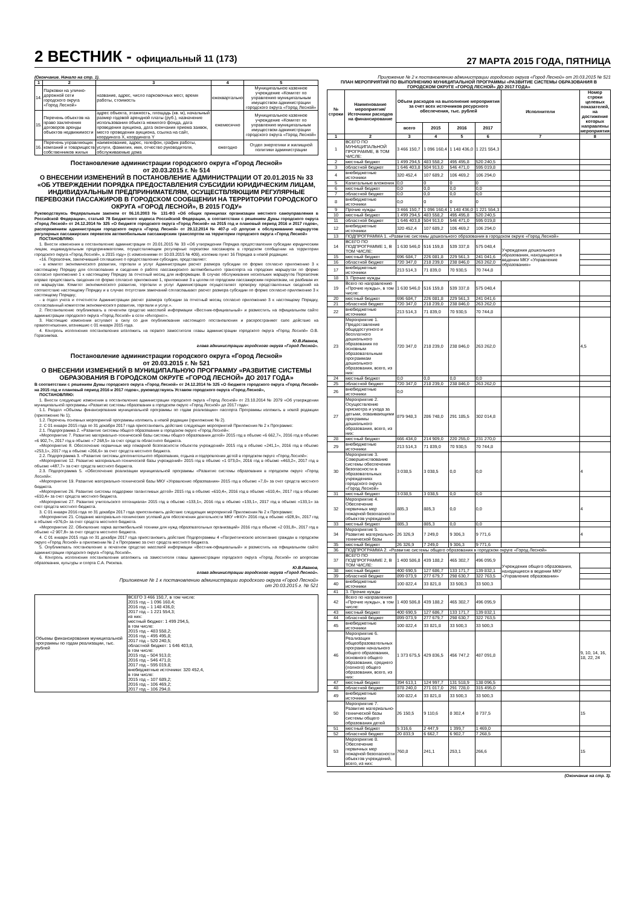2 ВЕСТНИК - официальный 11 (173)
27 МАРТА 2015 ГОДА, ПЯТНИЦА
(Окончание. Начало на стр. 1).
| 1 | 2 | 3 | 4 | 5 |
| --- | --- | --- | --- | --- |
| 14. | Парковки на улично-дорожной сети городского округа «Город Лесной» | название, адрес, число парковочных мест, время работы, стоимость | ежеквартально | Муниципальное казенное учреждение «Комитет по управлению муниципальным имуществом администрации городского округа «Город Лесной» |
| 15. | Перечень объектов на право заключения договоров аренды объектов недвижимости | адрес объекта, этажность, площадь (кв. м), начальный размер годовой арендной платы (руб.), назначение использования объекта нежилого фонда, дата проведения аукциона, дата окончания приема заявок, место проведения аукциона, ссылка на сайт, координата X, координата Y | ежемесячно | Муниципальное казенное учреждение «Комитет по управлению муниципальным имуществом администрации городского округа «Город Лесной» |
| 16. | Перечень управляющих компаний и товариществ собственников жилья | наименование, адрес, телефон, график работы, услуги, фамилия, имя, отчество руководителя, обслуживаемые дома | ежегодно | Отдел энергетики и жилищной политики администрации |
Постановление администрации городского округа «Город Лесной»
от 20.03.2015 г. № 514
О ВНЕСЕНИИ ИЗМЕНЕНИЙ В ПОСТАНОВЛЕНИЕ АДМИНИСТРАЦИИ ОТ 20.01.2015 № 33 «ОБ УТВЕРЖДЕНИИ ПОРЯДКА ПРЕДОСТАВЛЕНИЯ СУБСИДИИ ЮРИДИЧЕСКИМ ЛИЦАМ, ИНДИВИДУАЛЬНЫМ ПРЕДПРИНИМАТЕЛЯМ, ОСУЩЕСТВЛЯЮЩИМ РЕГУЛЯРНЫЕ ПЕРЕВОЗКИ ПАССАЖИРОВ В ГОРОДСКОМ СООБЩЕНИИ НА ТЕРРИТОРИИ ГОРОДСКОГО ОКРУГА «ГОРОД ЛЕСНОЙ», В 2015 ГОДУ»
Руководствуясь Федеральным законом от 06.10.2003 № 131-ФЗ «Об общих принципах организации местного самоуправления в Российской Федерации», статьей 78 Бюджетного кодекса Российской Федерации, в соответствии с решением Думы городского округа «Город Лесной» от 24.12.2014 № 325 «О бюджете городского округа «Город Лесной» на 2015 год и плановый период 2016 и 2017 годов», распоряжением администрации городского округа «Город Лесной» от 29.12.2014 № 407-р «О допуске к обслуживанию маршрутов регулярных пассажирских перевозок автомобильным пассажирским транспортом на территории городского округа «Город Лесной»
ПОСТАНОВЛЯЮ:
1. Внести изменения в постановление администрации от 20.01.2015 № 33 «Об утверждении Порядка предоставления субсидии юридическим лицам, индивидуальным предпринимателям, осуществляющим регулярные перевозки пассажиров в городском сообщении на территории городского округа «Город Лесной», в 2015 году» (с изменениями от 10.03.2015 № 409), изложив пункт 16 Порядка в новой редакции:
«16. Перевозчик, заключивший соглашение о предоставлении субсидии, представляет:
- в комитет экономического развития, торговли и услуг Администрации расчет размера субсидии по форме согласно приложению 3 к настоящему Порядку для согласования и сведения о работе пассажирского автомобильного транспорта на городских маршрутах по форме согласно приложению 1 к настоящему Порядку за отчетный месяц для информации. В случае обслуживания нескольких маршрутов Перевозчик вправе предоставить сведения по форме согласно приложению 1, приложению 3 в целом по городским пассажирским перевозкам, не разбивая их по маршрутам. Комитет экономического развития, торговли и услуг Администрации осуществляет проверку представленных сведений на соответствие настоящему Порядку и в случае отсутствия замечаний согласовывает расчет размера субсидии по форме согласно приложению 3 к настоящему Порядку;
- в отдел учета и отчетности Администрации расчет размера субсидии за отчетный месяц согласно приложению 3 к настоящему Порядку, согласованный комитетом экономического развития, торговли и услуг.».
2. Постановление опубликовать в печатном средстве массовой информации «Вестник-официальный» и разместить на официальном сайте администрации городского округа «Город Лесной» в сети «Интернет».
3. Настоящие изменения вступают в силу со дня опубликования настоящего постановления и распространяют свое действие на правоотношения, возникшие с 01 января 2015 года.
4. Контроль исполнения постановления возложить на первого заместителя главы администрации городского округа «Город Лесной» О.В. Герасимова.
Ю.В.Иванов,
глава администрации городского округа «Город Лесной».
Постановление администрации городского округа «Город Лесной»
от 20.03.2015 г. № 521
О ВНЕСЕНИИ ИЗМЕНЕНИЙ В МУНИЦИПАЛЬНУЮ ПРОГРАММУ «РАЗВИТИЕ СИСТЕМЫ ОБРАЗОВАНИЯ В ГОРОДСКОМ ОКРУГЕ «ГОРОД ЛЕСНОЙ» ДО 2017 ГОДА»
В соответствии с решением Думы городского округа «Город Лесной» от 24.12.2014 № 325 «О бюджете городского округа «Город Лесной» на 2015 год и плановый период 2016 и 2017 годов», руководствуясь Уставом городского округа «Город Лесной»,
ПОСТАНОВЛЯЮ:
1. Внести следующие изменения в постановление администрации городского округа «Город Лесной» от 23.10.2014 № 2079 «Об утверждении муниципальной программы «Развитие системы образования в городском округе «Город Лесной» до 2017 года»:
1.1. Раздел «Объемы финансирования муниципальной программы по годам реализации» паспорта Программы изложить в новой редакции (приложение № 1);
1.2. Перечень основных мероприятий программы изложить в новой редакции (приложение № 2).
2. С 01 января 2015 года по 31 декабря 2017 года приостановить действие следующих мероприятий Приложения № 2 к Программе:
2.1. Подпрограмма 2. «Развитие системы общего образования в городском округе «Город Лесной»:
«Мероприятие 7. Развитие материально-технической базы системы общего образования детей» 2015 год в объеме «6 662,7», 2016 год в объеме «6 902,7», 2017 год в объеме «7 268,5» за счет средств областного бюджета.
«Мероприятие 8. Обеспечение первичных мер пожарной безопасности объектов учреждений» 2015 год в объеме «241,1», 2016 год в объеме «253,1», 2017 год в объеме «266,6» за счет средств местного бюджета.
2.2. Подпрограмма 3. «Развитие системы дополнительного образования, отдыха и оздоровления детей в городском округе «Город Лесной»:
«Мероприятие 12. Развитие материально-технической базы учреждений» 2015 год в объеме «1 073,0», 2016 год в объеме «463,2», 2017 год в объеме «487,7» за счет средств местного бюджета.
2.3. Подпрограмма 5. «Обеспечение реализации муниципальной программы «Развитие системы образования в городском округе «Город Лесной»:
«Мероприятие 19. Развитие материально-технической базы МКУ «Управление образования» 2015 год в объеме «7,0» за счет средств местного бюджета.
«Мероприятие 26. Развитие системы поддержки талантливых детей» 2015 год в объеме «610,4», 2016 год в объеме «610,4», 2017 год в объеме «610,4» за счет средств местного бюджета.
«Мероприятие 27. Развитие учительского потенциала» 2015 год в объеме «133,1», 2016 год в объеме «133,1», 2017 год в объеме «133,1» за счет средств местного бюджета.
3. С 01 января 2016 года по 31 декабря 2017 года приостановить действие следующих мероприятий Приложения № 2 к Программе:
«Мероприятие 21. Создание материально-технических условий для обеспечения деятельности МКУ «ФХУ» 2016 год в объеме «928,9», 2017 год в объеме «976,0» за счет средств местного бюджета.
«Мероприятие 22. Обновление парка автомобильной техники для нужд образовательных организаций» 2016 год в объеме «2 031,8», 2017 год в объеме «2 907,8» за счет средств местного бюджета.
4. С 01 января 2015 года по 31 декабря 2017 года приостановить действие Подпрограммы 4 «Патриотическое воспитание граждан в городском округе «Город Лесной» в приложении № 2 к Программе за счет средств местного бюджета.
5. Опубликовать постановление в печатном средстве массовой информации «Вестник-официальный» и разместить на официальном сайте администрации городского округа «Город Лесной».
6. Контроль исполнения постановления возложить на заместителя главы администрации городского округа «Город Лесной» по вопросам образования, культуры и спорта С.А. Ряскова.
Ю.В.Иванов,
глава администрации городского округа «Город Лесной».
Приложение № 1 к постановлению администрации городского округа «Город Лесной»
от 20.03.2015 г. № 521
| Объемы финансирования муниципальной программы по годам реализации, тыс. рублей | ВСЕГО 3 466 150,7, в том числе: 2015 год – 1 096 160,4; 2016 год – 1 148 436,0; 2017 год – 1 221 554,3; из них: местный бюджет: 1 499 294,5, в том числе: 2015 год – 483 558,2; 2016 год – 495 495,8; 2017 год – 520 240,5; областной бюджет: 1 646 403,8, в том числе: 2015 год – 504 913,0; 2016 год – 546 471,0; 2017 год – 595 019,8; внебюджетные источники: 320 452,4, в том числе: 2015 год – 107 689,2; 2016 год – 106 469,2; 2017 год – 106 294,0. |
Приложение № 2 к постановлению администрации городского округа «Город Лесной» от 20.03.2015 № 521
ПЛАН МЕРОПРИЯТИЙ ПО ВЫПОЛНЕНИЮ МУНИЦИПАЛЬНОЙ ПРОГРАММЫ «РАЗВИТИЕ СИСТЕМЫ ОБРАЗОВАНИЯ В ГОРОДСКОМ ОКРУГЕ «ГОРОД ЛЕСНОЙ» ДО 2017 ГОДА»
| № строки | Наименование мероприятия/ Источники расходов на финансирование | Объем расходов на выполнение мероприятия за счет всех источников ресурсного обеспечения, тыс. рублей | | | | Исполнители | Номер строки целевых показателей, на достижение которых направлены мероприятия |
| --- | --- | --- | --- | --- | --- | --- | --- |
| | | всего | 2015 | 2016 | 2017 | | |
| 1 | 2 | 3 | 4 | 5 | 6 | 7 | 8 |
| 1 | ВСЕГО ПО МУНИЦИПАЛЬНОЙ ПРОГРАММЕ, В ТОМ ЧИСЛЕ: | 3 466 150,7 | 1 096 160,4 | 1 148 436,0 | 1 221 554,3 | | |
| 2 | местный бюджет | 1 499 294,5 | 483 558,2 | 495 495,8 | 520 240,5 | | |
| 3 | областной бюджет | 1 646 403,8 | 504 913,0 | 546 471,0 | 595 019,8 | | |
| 4 | внебюджетные источники | 320 452,4 | 107 689,2 | 106 469,2 | 106 294,0 | | |
| 5 | Капитальные вложения | 0,0 | 0 | 0 | 0 | | |
| 6 | местный бюджет | 0,0 | 0,0 | 0,0 | 0,0 | | |
| 7 | областной бюджет | 0,0 | 0,0 | 0,0 | 0,0 | | |
| 8 | внебюджетные источники | 0,0 | 0 | 0 | 0 | | |
| 9 | Прочие нужды | 3 466 150,7 | 1 096 160,4 | 1 148 436,0 | 1 221 554,3 | | |
| 10 | местный бюджет | 1 499 294,5 | 483 558,2 | 495 495,8 | 520 240,5 | | |
| 11 | областной бюджет | 1 646 403,8 | 504 913,0 | 546 471,0 | 595 019,8 | | |
| 12 | внебюджетные источники | 320 452,4 | 107 689,2 | 106 469,2 | 106 294,0 | | |
| 13 | ПОДПРОГРАММА 1. «Развитие системы дошкольного образования в городском округе «Город Лесной» | | | | | | |
| 14 | ВСЕГО ПО ПОДПРОГРАММЕ 1, В ТОМ ЧИСЛЕ: | 1 630 546,0 | 516 159,8 | 539 337,8 | 575 048,4 | Учреждения дошкольного образования, находящиеся в ведении МКУ «Управление образования» | |
| 15 | местный бюджет | 696 684,7 | 226 081,8 | 229 561,3 | 241 041,6 | | |
| 16 | областной бюджет | 720 347,0 | 218 239,0 | 238 846,0 | 263 262,0 | | |
| 17 | внебюджетные источники | 213 514,3 | 71 839,0 | 70 930,5 | 70 744,8 | | |
| 18 | 3. Прочие нужды | | | | | | |
| 19 | Всего по направлению «Прочие нужды», в том числе: | 1 630 546,0 | 516 159,8 | 539 337,8 | 575 048,4 | | |
| 20 | местный бюджет | 696 684,7 | 226 081,8 | 229 561,3 | 241 041,6 | | |
| 21 | областной бюджет | 720 347,0 | 218 239,0 | 238 846,0 | 263 262,0 | | |
| 22 | внебюджетные источники | 213 514,3 | 71 839,0 | 70 930,5 | 70 744,8 | | |
| 23 | Мероприятие 1. Предоставление общедоступного и бесплатного дошкольного образования по основным образовательным программам дошкольного образования, всего, из них: | 720 347,0 | 218 239,0 | 238 846,0 | 263 262,0 | | 4,5 |
| 24 | местный бюджет | 0,0 | 0,0 | 0,0 | 0,0 | | |
| 25 | областной бюджет | 720 347,0 | 218 239,0 | 238 846,0 | 263 262,0 | | |
| 26 | внебюджетные источники | 0,0 | | | | | |
| 27 | Мероприятие 2. Осуществление присмотра и ухода за детьми, осваивающими программы дошкольного образования, всего, из них: | 879 948,3 | 286 748,0 | 291 185,5 | 302 014,8 | | |
| 28 | местный бюджет | 666 434,0 | 214 909,0 | 220 255,0 | 231 270,0 | | |
| 29 | внебюджетные источники | 213 514,3 | 71 839,0 | 70 930,5 | 70 744,8 | | |
| 30 | Мероприятие 3. Совершенствование системы обеспечения безопасности в образовательных учреждениях городского округа «Город Лесной» | 3 038,5 | 3 038,5 | 0,0 | 0,0 | | 4 |
| 31 | местный бюджет | 3 038,5 | 3 038,5 | 0,0 | 0,0 | | |
| 32 | Мероприятие 4. Обеспечение первичных мер пожарной безопасности объектов учреждений | 885,3 | 885,3 | 0,0 | 0,0 | | 4 |
| 33 | местный бюджет | 885,3 | 885,3 | 0,0 | 0,0 | | |
| 34 | Мероприятие 5. Развитие материально-технической базы | 26 326,9 | 7 249,0 | 9 306,3 | 9 771,6 | | 4 |
| 35 | местный бюджет | 26 326,9 | 7 249,0 | 9 306,3 | 9 771,6 | | |
| 36 | ПОДПРОГРАММА 2. «Развитие системы общего образования в городском округе «Город Лесной» | | | | | | |
| 37 | ВСЕГО ПО ПОДПРОГРАММЕ 2, В ТОМ ЧИСЛЕ: | 1 400 586,8 | 439 188,2 | 465 302,7 | 496 095,9 | Учреждения общего образования, находящиеся в ведении МКУ «Управление образования» | |
| 38 | местный бюджет | 400 690,5 | 127 686,7 | 133 171,7 | 139 832,1 | | |
| 39 | областной бюджет | 899 073,9 | 277 679,7 | 298 630,7 | 322 763,5 | | |
| 40 | внебюджетные источники | 100 822,4 | 33 821,8 | 33 500,3 | 33 500,3 | | |
| 41 | 3. Прочие нужды | | | | | | |
| 42 | Всего по направлению «Прочие нужды», в том числе: | 1 400 586,8 | 439 188,2 | 465 302,7 | 496 095,9 | | |
| 43 | местный бюджет | 400 690,5 | 127 686,7 | 133 171,7 | 139 832,1 | | |
| 44 | областной бюджет | 899 073,9 | 277 679,7 | 298 630,7 | 322 763,5 | | |
| 45 | внебюджетные источники | 100 822,4 | 33 821,8 | 33 500,3 | 33 500,3 | | |
| 46 | Мероприятие 6. Реализация общеобразовательных программ начального общего образования, основного общего образования, среднего (полного) общего образования, всего, из них: | 1 373 675,5 | 429 836,5 | 456 747,2 | 487 091,8 | | 9, 10, 14, 16, 18, 22, 24 |
| 47 | местный бюджет | 394 613,1 | 124 997,7 | 131 518,9 | 138 096,5 | | |
| 48 | областной бюджет | 878 240,0 | 271 017,0 | 291 728,0 | 315 495,0 | | |
| 49 | внебюджетные источники | 100 822,4 | 33 821,8 | 33 500,3 | 33 500,3 | | |
| 50 | Мероприятие 7. Развитие материально-технической базы системы общего образования детей | 26 150,5 | 9 110,6 | 8 302,4 | 8 737,5 | | 15 |
| 51 | местный бюджет | 5 316,6 | 2 447,9 | 1 399,7 | 1 469,0 | | |
| 52 | областной бюджет | 20 833,9 | 6 662,7 | 6 902,7 | 7 268,5 | | |
| 53 | Мероприятие 8. Обеспечение первичных мер пожарной безопасности объектов учреждений, всего, из них: | 760,8 | 241,1 | 253,1 | 266,6 | | 15 |
(Окончание на стр. 3).